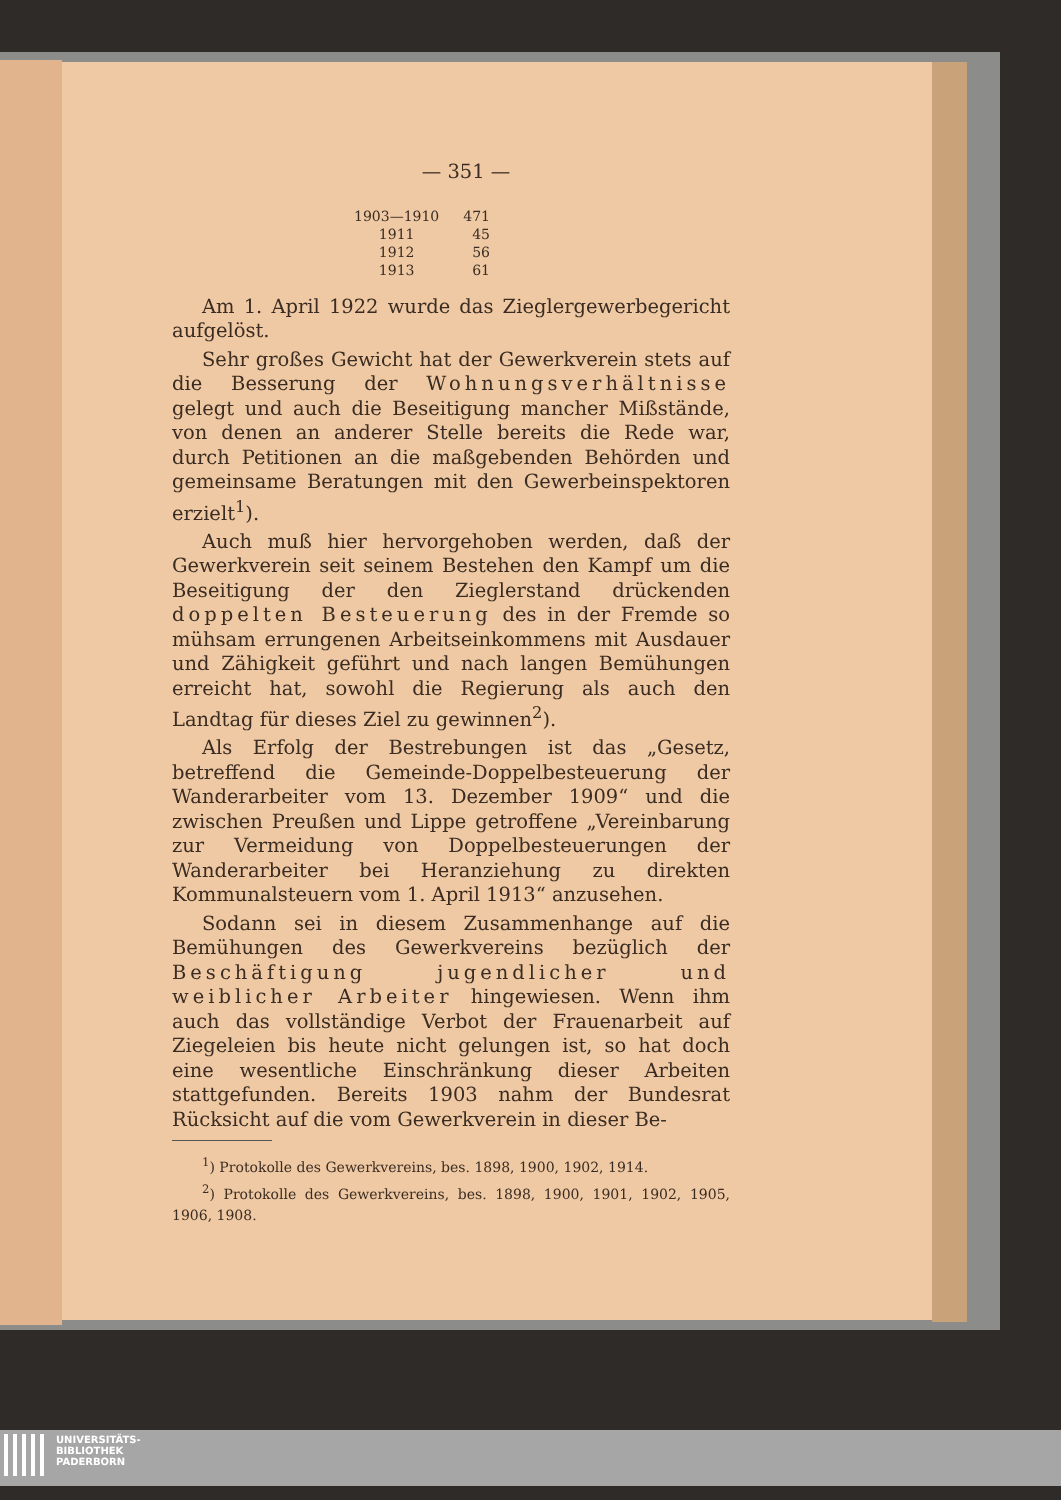— 351 —
| 1903—1910 | 471 |
| 1911 | 45 |
| 1912 | 56 |
| 1913 | 61 |
Am 1. April 1922 wurde das Zieglergewerbegericht aufgelöst.
Sehr großes Gewicht hat der Gewerkverein stets auf die Besserung der Wohnungsverhältnisse gelegt und auch die Beseitigung mancher Mißstände, von denen an anderer Stelle bereits die Rede war, durch Petitionen an die maßgebenden Behörden und gemeinsame Beratungen mit den Gewerbeinspektoren erzielt<sup>1</sup>).
Auch muß hier hervorgehoben werden, daß der Gewerkverein seit seinem Bestehen den Kampf um die Beseitigung der den Zieglerstand drückenden doppelten Besteuerung des in der Fremde so mühsam errungenen Arbeitseinkommens mit Ausdauer und Zähigkeit geführt und nach langen Bemühungen erreicht hat, sowohl die Regierung als auch den Landtag für dieses Ziel zu gewinnen<sup>2</sup>).
Als Erfolg der Bestrebungen ist das „Gesetz, betreffend die Gemeinde-Doppelbesteuerung der Wanderarbeiter vom 13. Dezember 1909“ und die zwischen Preußen und Lippe getroffene „Vereinbarung zur Vermeidung von Doppelbesteuerungen der Wanderarbeiter bei Heranziehung zu direkten Kommunalsteuern vom 1. April 1913“ anzusehen.
Sodann sei in diesem Zusammenhange auf die Bemühungen des Gewerkvereins bezüglich der Beschäftigung jugendlicher und weiblicher Arbeiter hingewiesen. Wenn ihm auch das vollständige Verbot der Frauenarbeit auf Ziegeleien bis heute nicht gelungen ist, so hat doch eine wesentliche Einschränkung dieser Arbeiten stattgefunden. Bereits 1903 nahm der Bundesrat Rücksicht auf die vom Gewerkverein in dieser Be-
<sup>1</sup>) Protokolle des Gewerkvereins, bes. 1898, 1900, 1902, 1914.
<sup>2</sup>) Protokolle des Gewerkvereins, bes. 1898, 1900, 1901, 1902, 1905, 1906, 1908.
UNIVERSITÄTS-
BIBLIOTHEK
PADERBORN